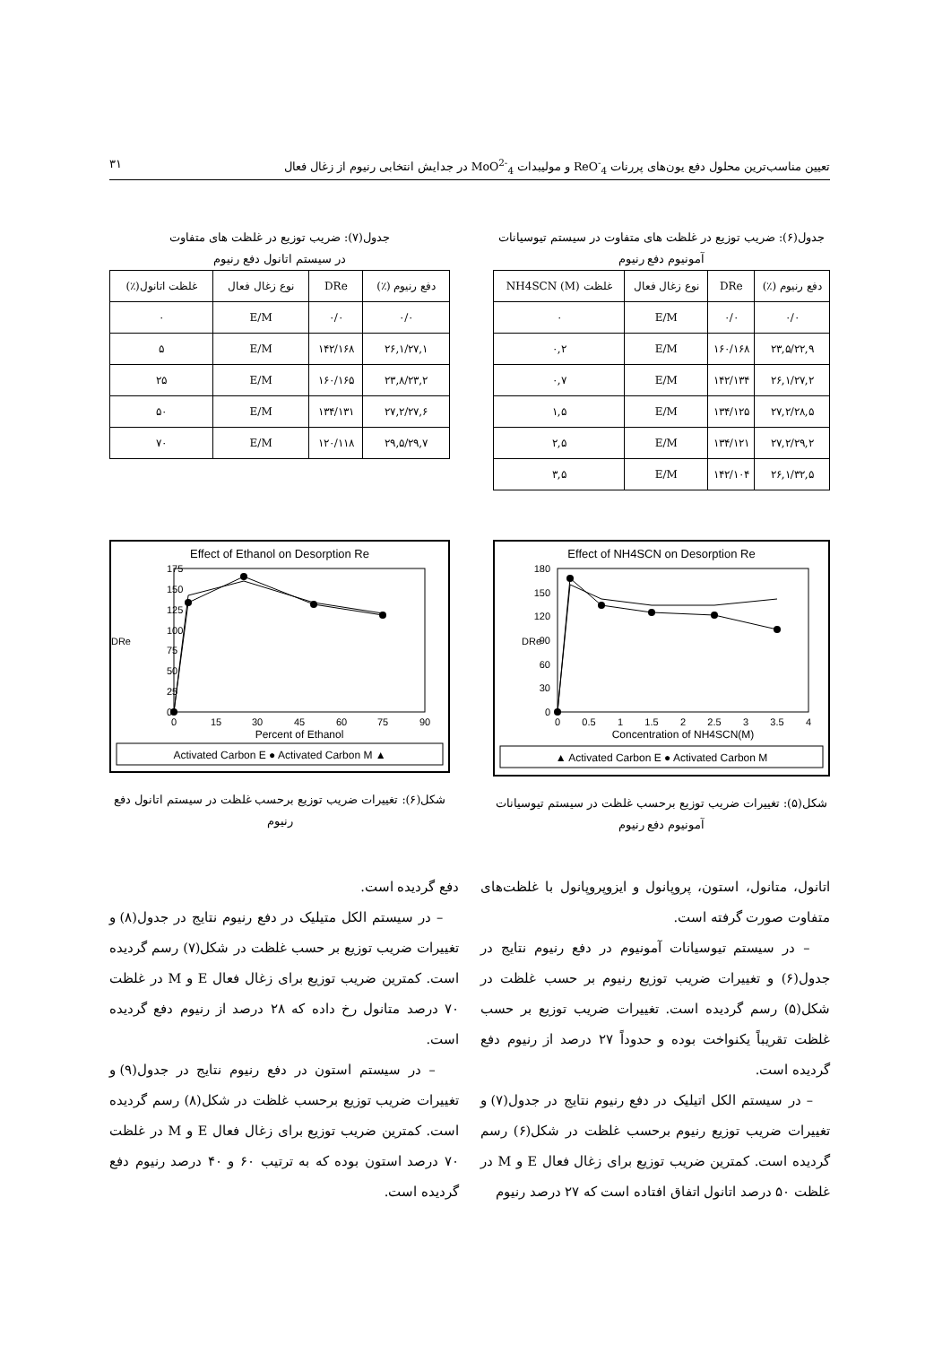تعیین مناسب‌ترین محلول دفع یون‌های پررنات ReO<sup>-</sup><sub>4</sub> و مولیبدات MoO<sup>2-</sup><sub>4</sub> در جدایش انتخابی رنیوم از زغال فعال ۳۱
جدول(۶): ضریب توزیع در غلظت های متفاوت در سیستم تیوسیانات
آمونیوم دفع رنیوم
| دفع رنیوم (٪) | DRe | نوع زغال فعال | غلظت NH4SCN (M) |
| --- | --- | --- | --- |
| ۰/۰ | ۰/۰ | E/M | ۰ |
| ۲۳,۵/۲۲,۹ | ۱۶۰/۱۶۸ | E/M | ۰,۲ |
| ۲۶,۱/۲۷,۲ | ۱۴۲/۱۳۴ | E/M | ۰,۷ |
| ۲۷,۲/۲۸,۵ | ۱۳۴/۱۲۵ | E/M | ۱,۵ |
| ۲۷,۲/۲۹,۲ | ۱۳۴/۱۲۱ | E/M | ۲,۵ |
| ۲۶,۱/۳۲,۵ | ۱۴۲/۱۰۴ | E/M | ۳,۵ |
جدول(۷): ضریب توزیع در غلظت های متفاوت
در سیستم اتانول دفع رنیوم
| دفع رنیوم (٪) | DRe | نوع زغال فعال | غلظت اتانول(٪) |
| --- | --- | --- | --- |
| ۰/۰ | ۰/۰ | E/M | ۰ |
| ۲۶,۱/۲۷,۱ | ۱۴۲/۱۶۸ | E/M | ۵ |
| ۲۳,۸/۲۳,۲ | ۱۶۰/۱۶۵ | E/M | ۲۵ |
| ۲۷,۲/۲۷,۶ | ۱۳۴/۱۳۱ | E/M | ۵۰ |
| ۲۹,۵/۲۹,۷ | ۱۲۰/۱۱۸ | E/M | ۷۰ |
Effect of NH4SCN on Desorption Re
0
30
60
90
120
150
180
DRe
0
0.5
1
1.5
2
2.5
3
3.5
4
Concentration of NH4SCN(M)
▲ Activated Carbon E ● Activated Carbon M
شکل(۵): تغییرات ضریب توزیع برحسب غلظت در سیستم تیوسیانات
آمونیوم دفع رنیوم
Effect of Ethanol on Desorption Re
0
25
50
75
100
125
150
175
DRe
0
15
30
45
60
75
90
Percent of Ethanol
▲ Activated Carbon E ● Activated Carbon M
شکل(۶): تغییرات ضریب توزیع برحسب غلظت در سیستم اتانول دفع رنیوم
اتانول، متانول، استون، پروپانول و ایزوپروپانول با غلظت‌های متفاوت صورت گرفته است.
– در سیستم تیوسیانات آمونیوم در دفع رنیوم نتایج در جدول(۶) و تغییرات ضریب توزیع رنیوم بر حسب غلظت در شکل(۵) رسم گردیده است. تغییرات ضریب توزیع بر حسب غلظت تقریباً یکنواخت بوده و حدوداً ۲۷ درصد از رنیوم دفع گردیده است.
– در سیستم الکل اتیلیک در دفع رنیوم نتایج در جدول(۷) و تغییرات ضریب توزیع رنیوم برحسب غلظت در شکل(۶) رسم گردیده است. کمترین ضریب توزیع برای زغال فعال E و M در غلظت ۵۰ درصد اتانول اتفاق افتاده است که ۲۷ درصد رنیوم
دفع گردیده است.
– در سیستم الکل متیلیک در دفع رنیوم نتایج در جدول(۸) و تغییرات ضریب توزیع بر حسب غلظت در شکل(۷) رسم گردیده است. کمترین ضریب توزیع برای زغال فعال E و M در غلظت ۷۰ درصد متانول رخ داده که ۲۸ درصد از رنیوم دفع گردیده است.
– در سیستم استون در دفع رنیوم نتایج در جدول(۹) و تغییرات ضریب توزیع برحسب غلظت در شکل(۸) رسم گردیده است. کمترین ضریب توزیع برای زغال فعال E و M در غلظت ۷۰ درصد استون بوده که به ترتیب ۶۰ و ۴۰ درصد رنیوم دفع گردیده است.